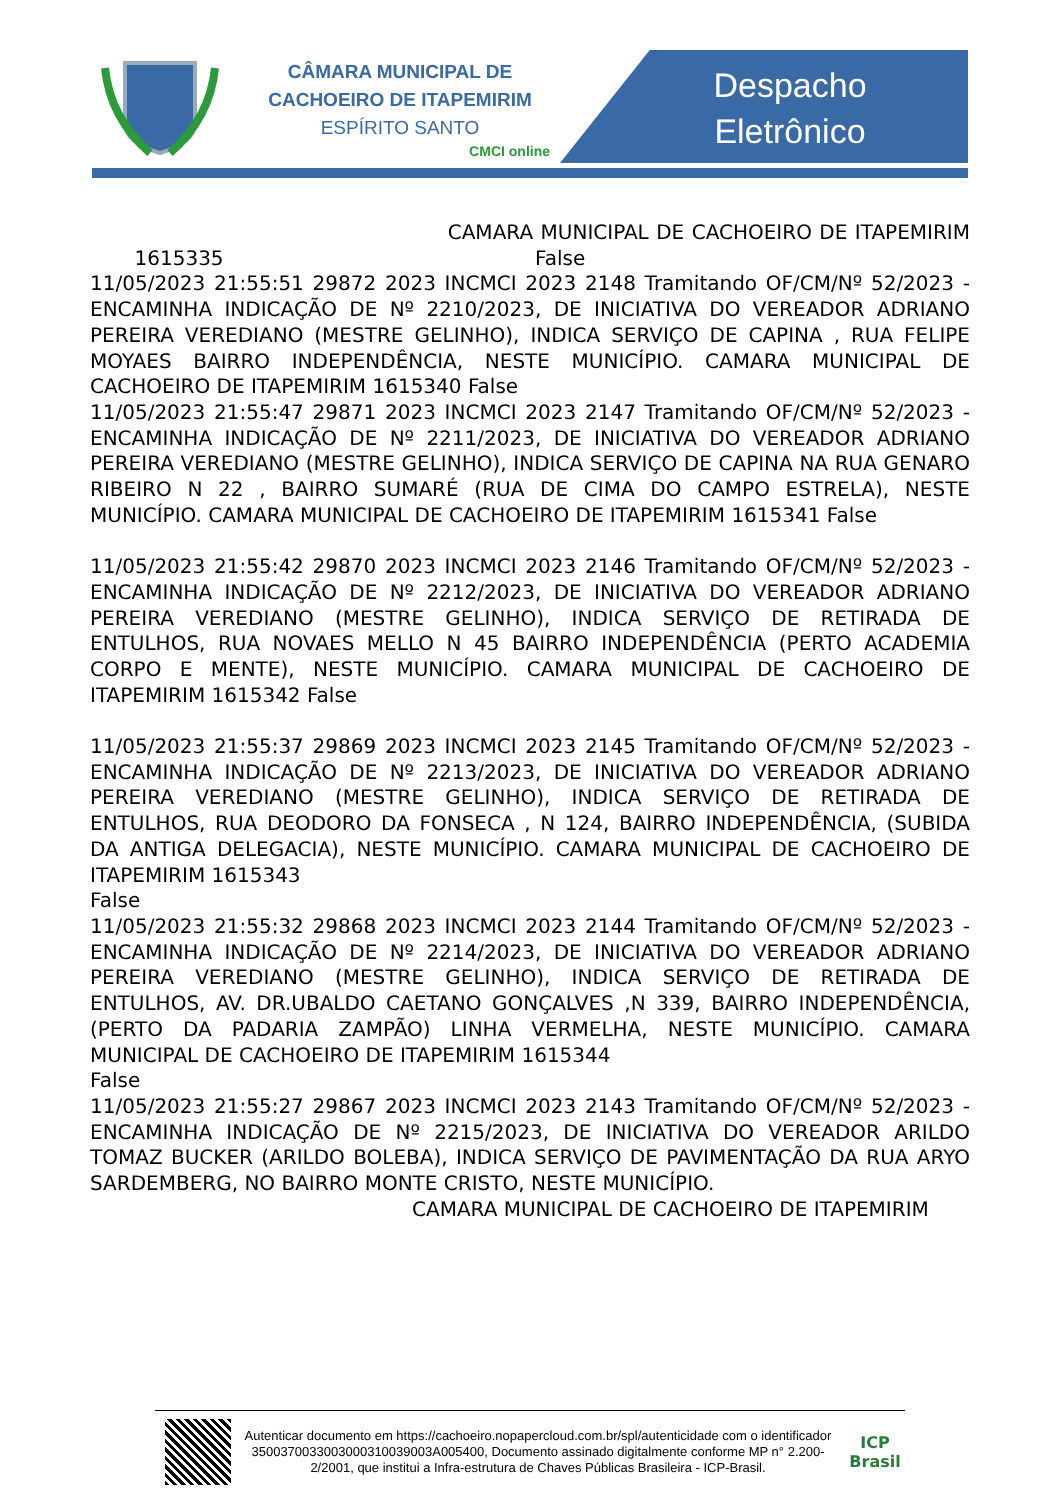CÂMARA MUNICIPAL DE
CACHOEIRO DE ITAPEMIRIM
ESPÍRITO SANTO
CMCI online
Despacho Eletrônico
CAMARA MUNICIPAL DE CACHOEIRO DE ITAPEMIRIM 1615335 False
11/05/2023 21:55:51 29872 2023 INCMCI 2023 2148 Tramitando OF/CM/Nº 52/2023 - ENCAMINHA INDICAÇÃO DE Nº 2210/2023, DE INICIATIVA DO VEREADOR ADRIANO PEREIRA VEREDIANO (MESTRE GELINHO), INDICA SERVIÇO DE CAPINA , RUA FELIPE MOYAES BAIRRO INDEPENDÊNCIA, NESTE MUNICÍPIO. CAMARA MUNICIPAL DE CACHOEIRO DE ITAPEMIRIM 1615340 False
11/05/2023 21:55:47 29871 2023 INCMCI 2023 2147 Tramitando OF/CM/Nº 52/2023 - ENCAMINHA INDICAÇÃO DE Nº 2211/2023, DE INICIATIVA DO VEREADOR ADRIANO PEREIRA VEREDIANO (MESTRE GELINHO), INDICA SERVIÇO DE CAPINA NA RUA GENARO RIBEIRO N 22 , BAIRRO SUMARÉ (RUA DE CIMA DO CAMPO ESTRELA), NESTE MUNICÍPIO. CAMARA MUNICIPAL DE CACHOEIRO DE ITAPEMIRIM 1615341 False
11/05/2023 21:55:42 29870 2023 INCMCI 2023 2146 Tramitando OF/CM/Nº 52/2023 - ENCAMINHA INDICAÇÃO DE Nº 2212/2023, DE INICIATIVA DO VEREADOR ADRIANO PEREIRA VEREDIANO (MESTRE GELINHO), INDICA SERVIÇO DE RETIRADA DE ENTULHOS, RUA NOVAES MELLO N 45 BAIRRO INDEPENDÊNCIA (PERTO ACADEMIA CORPO E MENTE), NESTE MUNICÍPIO. CAMARA MUNICIPAL DE CACHOEIRO DE ITAPEMIRIM 1615342 False
11/05/2023 21:55:37 29869 2023 INCMCI 2023 2145 Tramitando OF/CM/Nº 52/2023 - ENCAMINHA INDICAÇÃO DE Nº 2213/2023, DE INICIATIVA DO VEREADOR ADRIANO PEREIRA VEREDIANO (MESTRE GELINHO), INDICA SERVIÇO DE RETIRADA DE ENTULHOS, RUA DEODORO DA FONSECA , N 124, BAIRRO INDEPENDÊNCIA, (SUBIDA DA ANTIGA DELEGACIA), NESTE MUNICÍPIO. CAMARA MUNICIPAL DE CACHOEIRO DE ITAPEMIRIM 1615343
False
11/05/2023 21:55:32 29868 2023 INCMCI 2023 2144 Tramitando OF/CM/Nº 52/2023 - ENCAMINHA INDICAÇÃO DE Nº 2214/2023, DE INICIATIVA DO VEREADOR ADRIANO PEREIRA VEREDIANO (MESTRE GELINHO), INDICA SERVIÇO DE RETIRADA DE ENTULHOS, AV. DR.UBALDO CAETANO GONÇALVES ,N 339, BAIRRO INDEPENDÊNCIA, (PERTO DA PADARIA ZAMPÃO) LINHA VERMELHA, NESTE MUNICÍPIO. CAMARA MUNICIPAL DE CACHOEIRO DE ITAPEMIRIM 1615344
False
11/05/2023 21:55:27 29867 2023 INCMCI 2023 2143 Tramitando OF/CM/Nº 52/2023 - ENCAMINHA INDICAÇÃO DE Nº 2215/2023, DE INICIATIVA DO VEREADOR ARILDO TOMAZ BUCKER (ARILDO BOLEBA), INDICA SERVIÇO DE PAVIMENTAÇÃO DA RUA ARYO SARDEMBERG, NO BAIRRO MONTE CRISTO, NESTE MUNICÍPIO.
CAMARA MUNICIPAL DE CACHOEIRO DE ITAPEMIRIM
Autenticar documento em https://cachoeiro.nopapercloud.com.br/spl/autenticidade com o identificador 3500370033003000310039003A005400, Documento assinado digitalmente conforme MP n° 2.200-2/2001, que institui a Infra-estrutura de Chaves Públicas Brasileira - ICP-Brasil.
ICP
Brasil